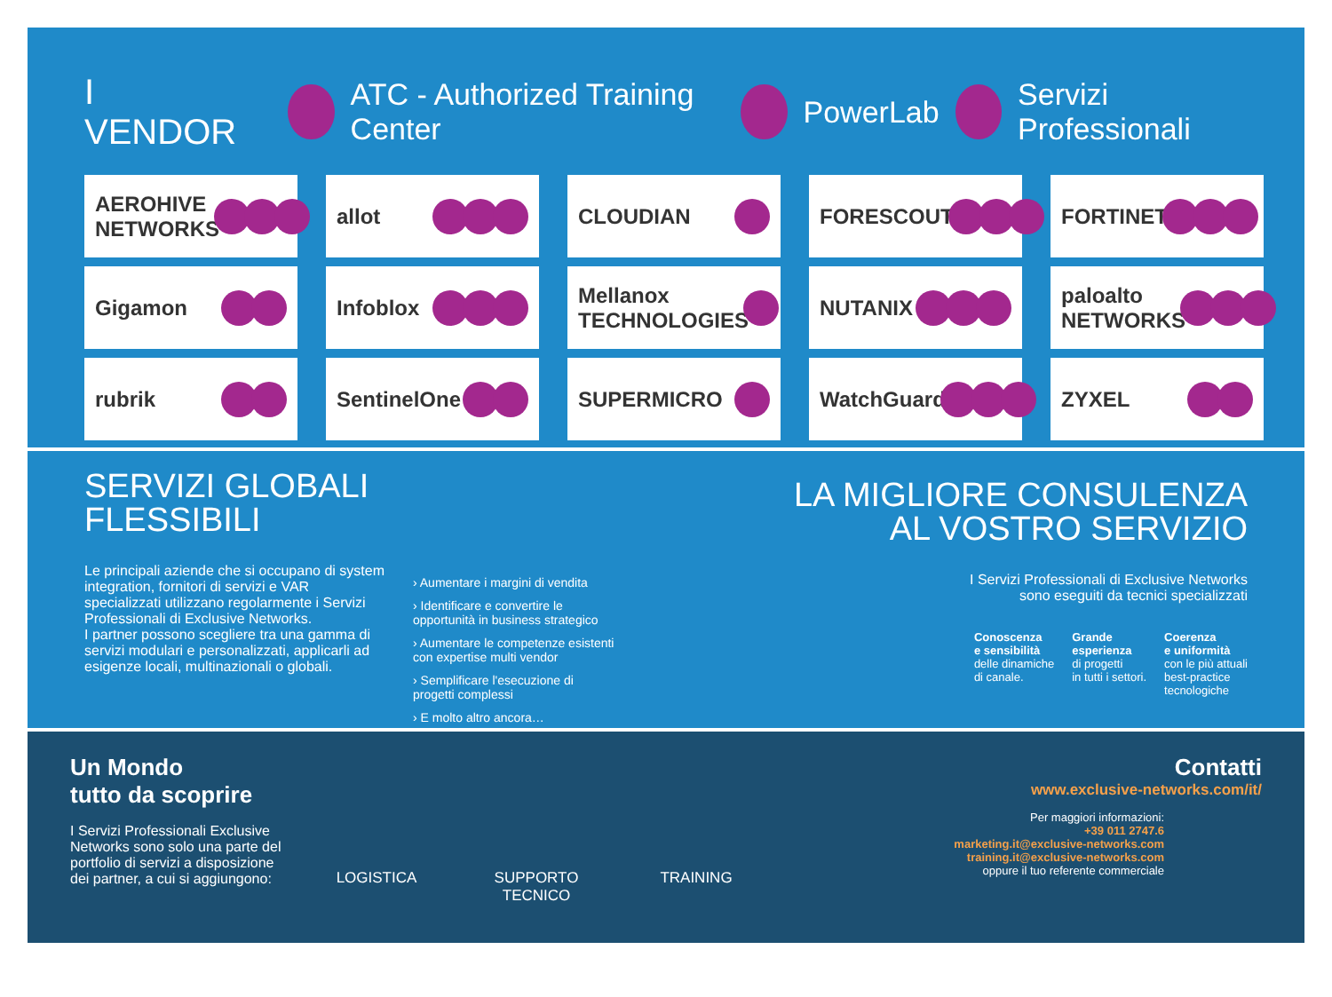I VENDOR ATC - Authorized Training Center PowerLab Servizi Professionali
AEROHIVE NETWORKS
allot
CLOUDIAN
FORESCOUT
FORTINET
Gigamon
Infoblox
Mellanox TECHNOLOGIES
NUTANIX
paloalto NETWORKS
rubrik
SentinelOne
SUPERMICRO
WatchGuard
ZYXEL
SERVIZI GLOBALI
FLESSIBILI
Le principali aziende che si occupano di system integration, fornitori di servizi e VAR specializzati utilizzano regolarmente i Servizi Professionali di Exclusive Networks.
I partner possono scegliere tra una gamma di servizi modulari e personalizzati, applicarli ad esigenze locali, multinazionali o globali.
› Aumentare i margini di vendita
› Identificare e convertire le opportunità in business strategico
› Aumentare le competenze esistenti con expertise multi vendor
› Semplificare l'esecuzione di progetti complessi
› E molto altro ancora…
LA MIGLIORE CONSULENZA
AL VOSTRO SERVIZIO
I Servizi Professionali di Exclusive Networks
sono eseguiti da tecnici specializzati
Conoscenza
e sensibilità
delle dinamiche
di canale.
Grande
esperienza
di progetti
in tutti i settori.
Coerenza
e uniformità
con le più attuali
best-practice
tecnologiche
Un Mondo
tutto da scoprire
I Servizi Professionali Exclusive Networks sono solo una parte del portfolio di servizi a disposizione dei partner, a cui si aggiungono:
LOGISTICA SUPPORTO
TECNICO
TRAINING
Contatti
www.exclusive-networks.com/it/
Per maggiori informazioni:
+39 011 2747.6
marketing.it@exclusive-networks.com
training.it@exclusive-networks.com
oppure il tuo referente commerciale